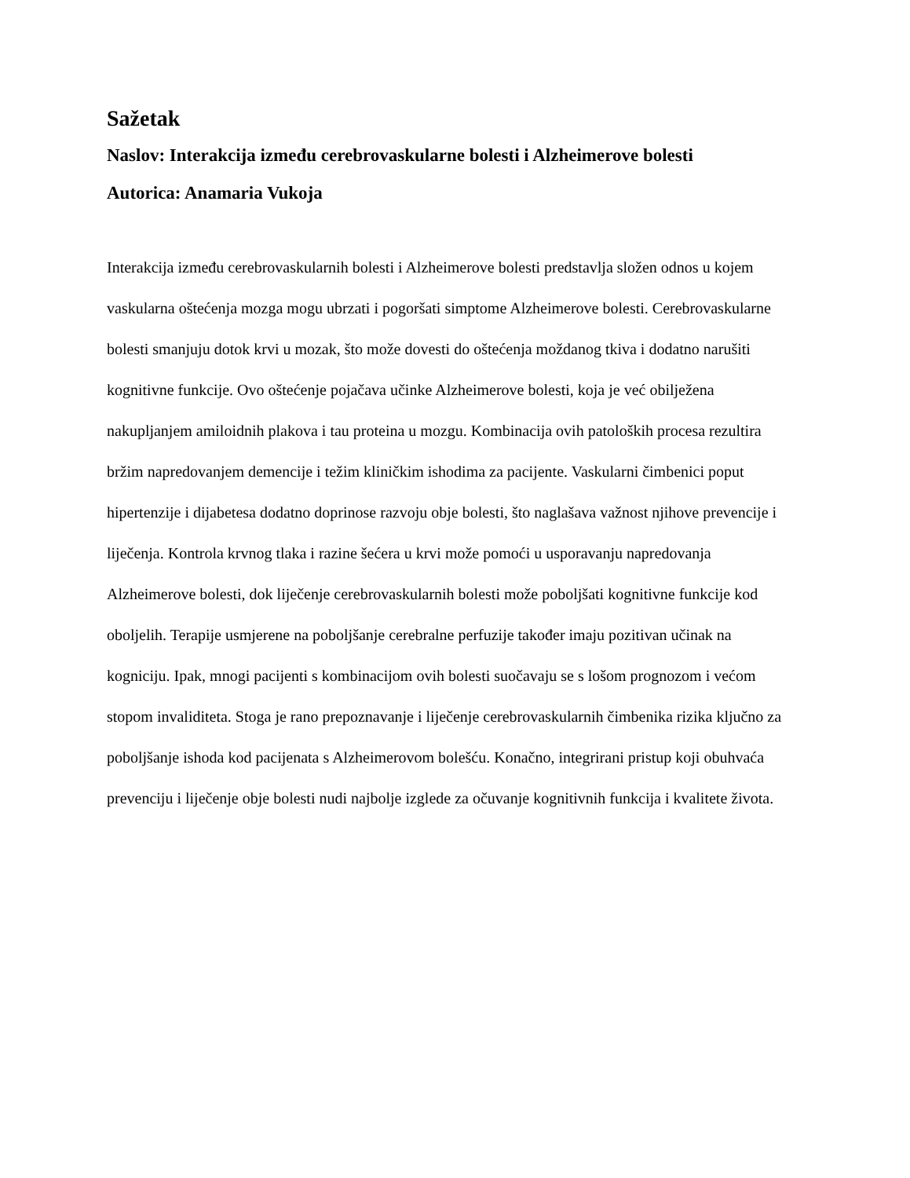Sažetak
Naslov: Interakcija između cerebrovaskularne bolesti i Alzheimerove bolesti
Autorica: Anamaria Vukoja
Interakcija između cerebrovaskularnih bolesti i Alzheimerove bolesti predstavlja složen odnos u kojem vaskularna oštećenja mozga mogu ubrzati i pogoršati simptome Alzheimerove bolesti. Cerebrovaskularne bolesti smanjuju dotok krvi u mozak, što može dovesti do oštećenja moždanog tkiva i dodatno narušiti kognitivne funkcije. Ovo oštećenje pojačava učinke Alzheimerove bolesti, koja je već obilježena nakupljanjem amiloidnih plakova i tau proteina u mozgu. Kombinacija ovih patoloških procesa rezultira bržim napredovanjem demencije i težim kliničkim ishodima za pacijente. Vaskularni čimbenici poput hipertenzije i dijabetesa dodatno doprinose razvoju obje bolesti, što naglašava važnost njihove prevencije i liječenja. Kontrola krvnog tlaka i razine šećera u krvi može pomoći u usporavanju napredovanja Alzheimerove bolesti, dok liječenje cerebrovaskularnih bolesti može poboljšati kognitivne funkcije kod oboljelih. Terapije usmjerene na poboljšanje cerebralne perfuzije također imaju pozitivan učinak na kogniciju. Ipak, mnogi pacijenti s kombinacijom ovih bolesti suočavaju se s lošom prognozom i većom stopom invaliditeta. Stoga je rano prepoznavanje i liječenje cerebrovaskularnih čimbenika rizika ključno za poboljšanje ishoda kod pacijenata s Alzheimerovom bolešću. Konačno, integrirani pristup koji obuhvaća prevenciju i liječenje obje bolesti nudi najbolje izglede za očuvanje kognitivnih funkcija i kvalitete života.